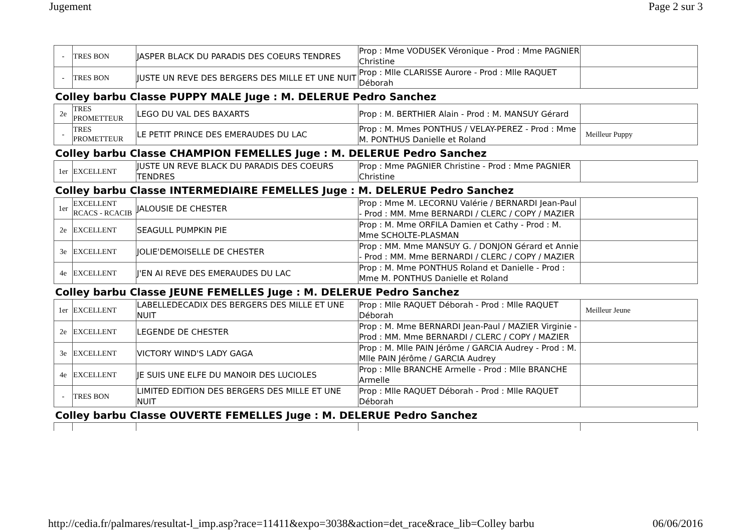Jugement Page 2 sur 3
| - | TRES BON | JASPER BLACK DU PARADIS DES COEURS TENDRES | Prop : Mme VODUSEK Véronique - Prod : Mme PAGNIER Christine | |
| - | TRES BON | JUSTE UN REVE DES BERGERS DES MILLE ET UNE NUIT | Prop : Mlle CLARISSE Aurore - Prod : Mlle RAQUET Déborah | |
Colley barbu Classe PUPPY MALE Juge : M. DELERUE Pedro Sanchez
| 2e | TRES PROMETTEUR | LEGO DU VAL DES BAXARTS | Prop : M. BERTHIER Alain - Prod : M. MANSUY Gérard | |
| - | TRES PROMETTEUR | LE PETIT PRINCE DES EMERAUDES DU LAC | Prop : M. Mmes PONTHUS / VELAY-PEREZ - Prod : Mme M. PONTHUS Danielle et Roland | Meilleur Puppy |
Colley barbu Classe CHAMPION FEMELLES Juge : M. DELERUE Pedro Sanchez
| 1er | EXCELLENT | JUSTE UN REVE BLACK DU PARADIS DES COEURS TENDRES | Prop : Mme PAGNIER Christine - Prod : Mme PAGNIER Christine | |
Colley barbu Classe INTERMEDIAIRE FEMELLES Juge : M. DELERUE Pedro Sanchez
| 1er | EXCELLENT RCACS - RCACIB | JALOUSIE DE CHESTER | Prop : Mme M. LECORNU Valérie / BERNARDI Jean-Paul - Prod : MM. Mme BERNARDI / CLERC / COPY / MAZIER | |
| 2e | EXCELLENT | SEAGULL PUMPKIN PIE | Prop : M. Mme ORFILA Damien et Cathy - Prod : M. Mme SCHOLTE-PLASMAN | |
| 3e | EXCELLENT | JOLIE'DEMOISELLE DE CHESTER | Prop : MM. Mme MANSUY G. / DONJON Gérard et Annie - Prod : MM. Mme BERNARDI / CLERC / COPY / MAZIER | |
| 4e | EXCELLENT | J'EN AI REVE DES EMERAUDES DU LAC | Prop : M. Mme PONTHUS Roland et Danielle - Prod : Mme M. PONTHUS Danielle et Roland | |
Colley barbu Classe JEUNE FEMELLES Juge : M. DELERUE Pedro Sanchez
| 1er | EXCELLENT | LABELLEDECADIX DES BERGERS DES MILLE ET UNE NUIT | Prop : Mlle RAQUET Déborah - Prod : Mlle RAQUET Déborah | Meilleur Jeune |
| 2e | EXCELLENT | LEGENDE DE CHESTER | Prop : M. Mme BERNARDI Jean-Paul / MAZIER Virginie - Prod : MM. Mme BERNARDI / CLERC / COPY / MAZIER | |
| 3e | EXCELLENT | VICTORY WIND'S LADY GAGA | Prop : M. Mlle PAIN Jérôme / GARCIA Audrey - Prod : M. Mlle PAIN Jérôme / GARCIA Audrey | |
| 4e | EXCELLENT | JE SUIS UNE ELFE DU MANOIR DES LUCIOLES | Prop : Mlle BRANCHE Armelle - Prod : Mlle BRANCHE Armelle | |
| - | TRES BON | LIMITED EDITION DES BERGERS DES MILLE ET UNE NUIT | Prop : Mlle RAQUET Déborah - Prod : Mlle RAQUET Déborah | |
Colley barbu Classe OUVERTE FEMELLES Juge : M. DELERUE Pedro Sanchez
http://cedia.fr/palmares/resultat-l_imp.asp?race=11411&expo=3038&action=det_race&race_lib=Colley barbu 06/06/2016